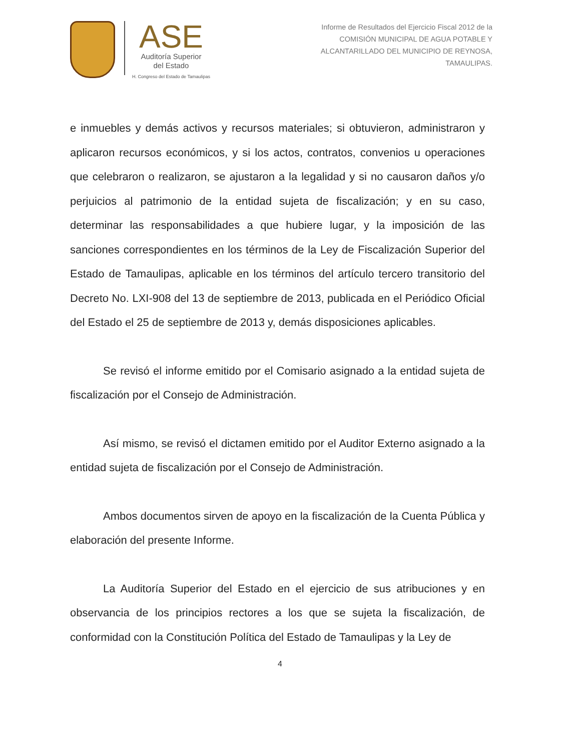ASE
Auditoría Superior
del Estado
H. Congreso del Estado de Tamaulipas
Informe de Resultados del Ejercicio Fiscal 2012 de la
COMISIÓN MUNICIPAL DE AGUA POTABLE Y
ALCANTARILLADO DEL MUNICIPIO DE REYNOSA,
TAMAULIPAS.
e inmuebles y demás activos y recursos materiales; si obtuvieron, administraron y aplicaron recursos económicos, y si los actos, contratos, convenios u operaciones que celebraron o realizaron, se ajustaron a la legalidad y si no causaron daños y/o perjuicios al patrimonio de la entidad sujeta de fiscalización; y en su caso, determinar las responsabilidades a que hubiere lugar, y la imposición de las sanciones correspondientes en los términos de la Ley de Fiscalización Superior del Estado de Tamaulipas, aplicable en los términos del artículo tercero transitorio del Decreto No. LXI-908 del 13 de septiembre de 2013, publicada en el Periódico Oficial del Estado el 25 de septiembre de 2013 y, demás disposiciones aplicables.
Se revisó el informe emitido por el Comisario asignado a la entidad sujeta de fiscalización por el Consejo de Administración.
Así mismo, se revisó el dictamen emitido por el Auditor Externo asignado a la entidad sujeta de fiscalización por el Consejo de Administración.
Ambos documentos sirven de apoyo en la fiscalización de la Cuenta Pública y elaboración del presente Informe.
La Auditoría Superior del Estado en el ejercicio de sus atribuciones y en observancia de los principios rectores a los que se sujeta la fiscalización, de conformidad con la Constitución Política del Estado de Tamaulipas y la Ley de
4